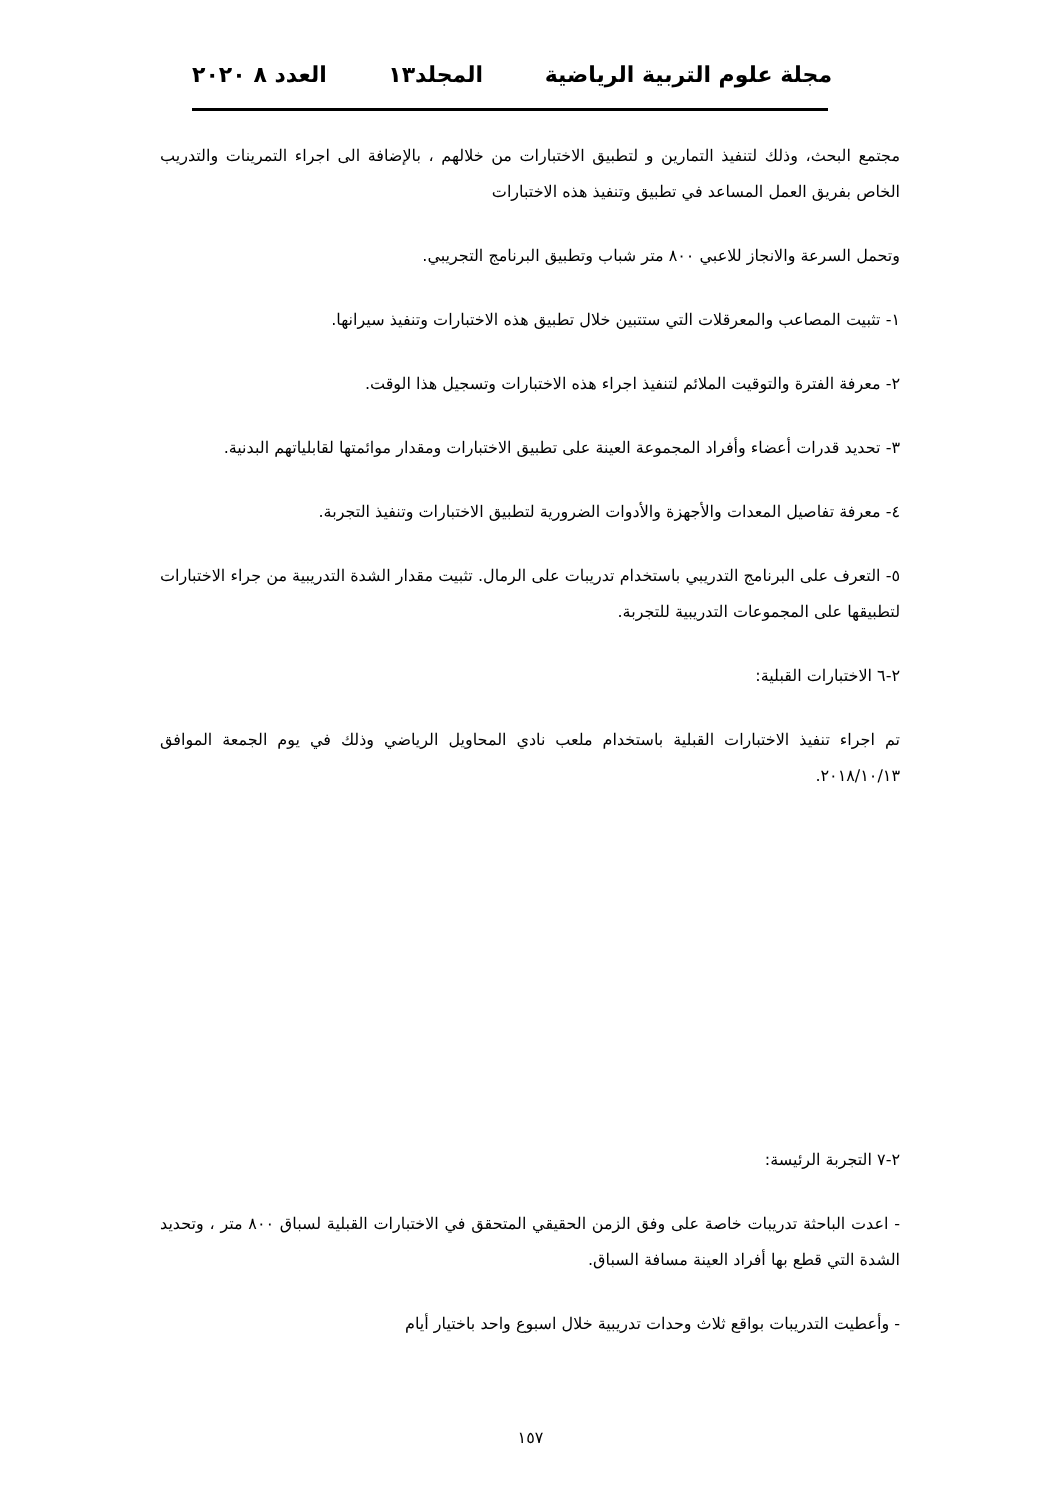مجلة علوم التربية الرياضية المجلد١٣ العدد ٨ ٢٠٢٠
مجتمع البحث، وذلك لتنفيذ التمارين و لتطبيق الاختبارات من خلالهم ، بالإضافة الى اجراء التمرينات والتدريب الخاص بفريق العمل المساعد في تطبيق وتنفيذ هذه الاختبارات
وتحمل السرعة والانجاز للاعبي ٨٠٠ متر شباب وتطبيق البرنامج التجريبي.
١- تثبيت المصاعب والمعرقلات التي ستتبين خلال تطبيق هذه الاختبارات وتنفيذ سيرانها.
٢- معرفة الفترة والتوقيت الملائم لتنفيذ اجراء هذه الاختبارات وتسجيل هذا الوقت.
٣- تحديد قدرات أعضاء وأفراد المجموعة العينة على تطبيق الاختبارات ومقدار موائمتها لقابلياتهم البدنية.
٤- معرفة تفاصيل المعدات والأجهزة والأدوات الضرورية لتطبيق الاختبارات وتنفيذ التجربة.
٥- التعرف على البرنامج التدريبي باستخدام تدريبات على الرمال. تثبيت مقدار الشدة التدريبية من جراء الاختبارات لتطبيقها على المجموعات التدريبية للتجربة.
٢-٦ الاختبارات القبلية:
تم اجراء تنفيذ الاختبارات القبلية باستخدام ملعب نادي المحاويل الرياضي وذلك في يوم الجمعة الموافق ٢٠١٨/١٠/١٣.
٢-٧ التجربة الرئيسة:
- اعدت الباحثة تدريبات خاصة على وفق الزمن الحقيقي المتحقق في الاختبارات القبلية لسباق ٨٠٠ متر ، وتحديد الشدة التي قطع بها أفراد العينة مسافة السباق.
- وأعطيت التدريبات بواقع ثلاث وحدات تدريبية خلال اسبوع واحد باختيار أيام
١٥٧